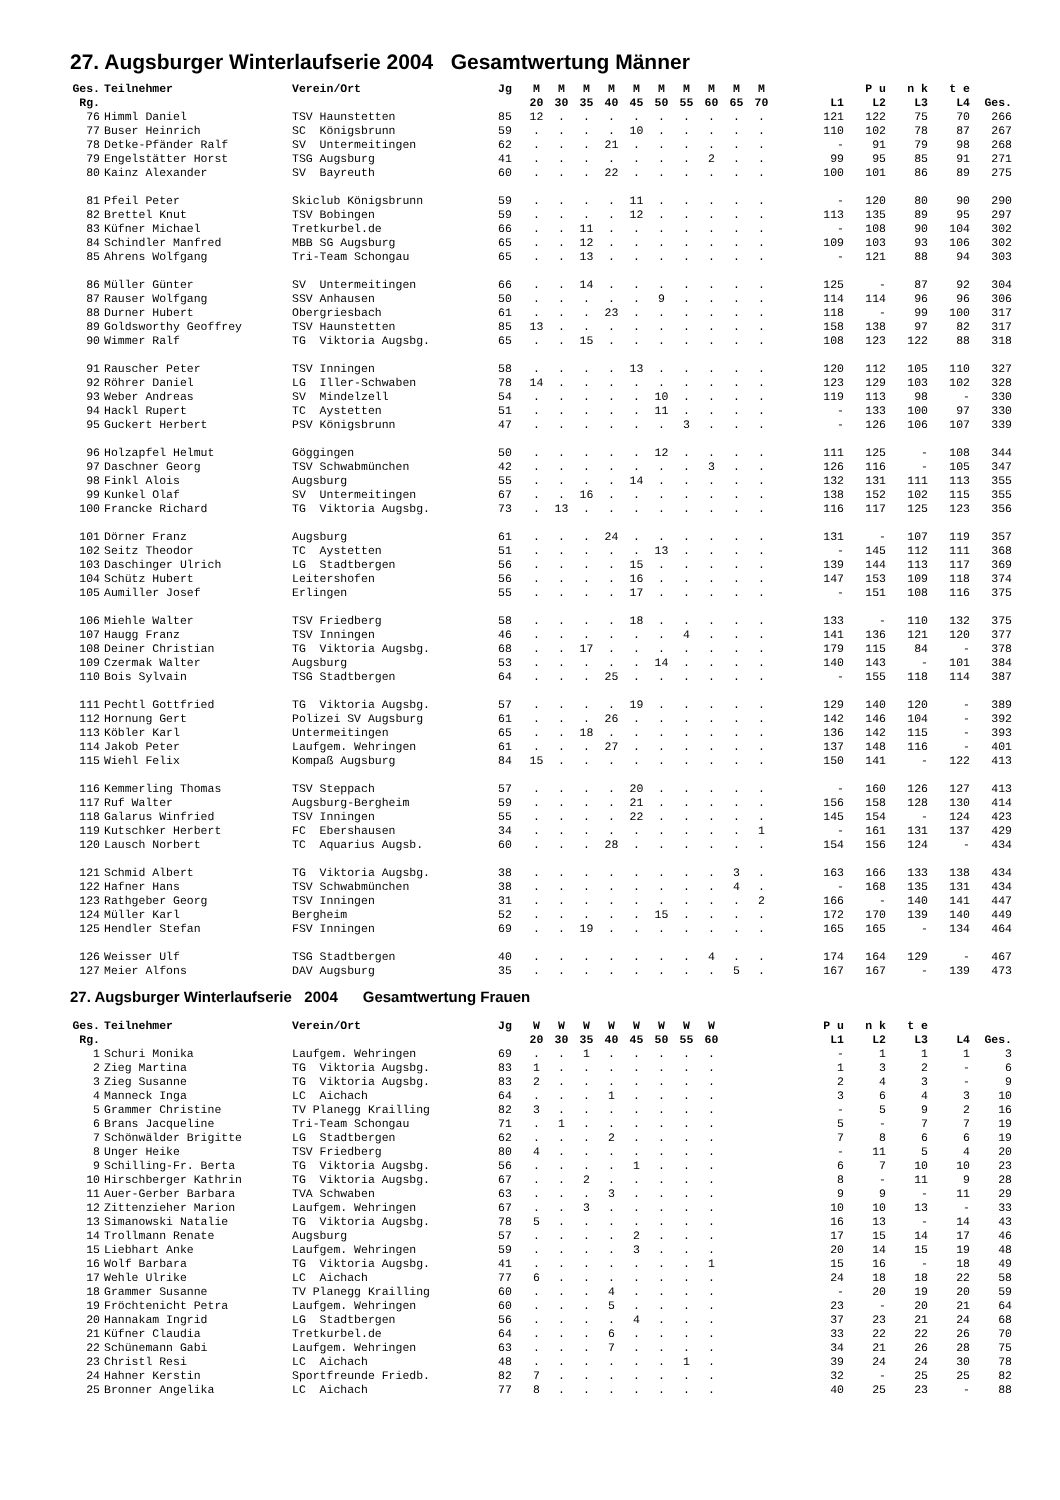27. Augsburger Winterlaufserie 2004 Gesamtwertung Männer
| Ges. | Teilnehmer | Verein/Ort | Jg | M | M | M | M | M | M | M | M | M | M | | P u | n k | t e | |
| --- | --- | --- | --- | --- | --- | --- | --- | --- | --- | --- | --- | --- | --- | --- | --- | --- | --- | --- |
| Rg. | | | | 20 | 30 | 35 | 40 | 45 | 50 | 55 | 60 | 65 | 70 | L1 | L2 | L3 | L4 | Ges. |
| 76 | Himml Daniel | TSV Haunstetten | 85 | 12 | . | . | . | . | . | . | . | . | . | 121 | 122 | 75 | 70 | 266 |
| 77 | Buser Heinrich | SC Königsbrunn | 59 | . | . | . | . | 10 | . | . | . | . | . | 110 | 102 | 78 | 87 | 267 |
| 78 | Detke-Pfänder Ralf | SV Untermeitingen | 62 | . | . | . | 21 | . | . | . | . | . | . | - | 91 | 79 | 98 | 268 |
| 79 | Engelstätter Horst | TSG Augsburg | 41 | . | . | . | . | . | . | . | 2 | . | . | 99 | 95 | 85 | 91 | 271 |
| 80 | Kainz Alexander | SV Bayreuth | 60 | . | . | . | 22 | . | . | . | . | . | . | 100 | 101 | 86 | 89 | 275 |
| 81 | Pfeil Peter | Skiclub Königsbrunn | 59 | . | . | . | . | 11 | . | . | . | . | . | - | 120 | 80 | 90 | 290 |
| 82 | Brettel Knut | TSV Bobingen | 59 | . | . | . | . | 12 | . | . | . | . | . | 113 | 135 | 89 | 95 | 297 |
| 83 | Küfner Michael | Tretkurbel.de | 66 | . | . | 11 | . | . | . | . | . | . | . | - | 108 | 90 | 104 | 302 |
| 84 | Schindler Manfred | MBB SG Augsburg | 65 | . | . | 12 | . | . | . | . | . | . | . | 109 | 103 | 93 | 106 | 302 |
| 85 | Ahrens Wolfgang | Tri-Team Schongau | 65 | . | . | 13 | . | . | . | . | . | . | . | - | 121 | 88 | 94 | 303 |
| 86 | Müller Günter | SV Untermeitingen | 66 | . | . | 14 | . | . | . | . | . | . | . | 125 | - | 87 | 92 | 304 |
| 87 | Rauser Wolfgang | SSV Anhausen | 50 | . | . | . | . | . | 9 | . | . | . | . | 114 | 114 | 96 | 96 | 306 |
| 88 | Durner Hubert | Obergriesbach | 61 | . | . | . | 23 | . | . | . | . | . | . | 118 | - | 99 | 100 | 317 |
| 89 | Goldsworthy Geoffrey | TSV Haunstetten | 85 | 13 | . | . | . | . | . | . | . | . | . | 158 | 138 | 97 | 82 | 317 |
| 90 | Wimmer Ralf | TG Viktoria Augsbg. | 65 | . | . | 15 | . | . | . | . | . | . | . | 108 | 123 | 122 | 88 | 318 |
| 91 | Rauscher Peter | TSV Inningen | 58 | . | . | . | . | 13 | . | . | . | . | . | 120 | 112 | 105 | 110 | 327 |
| 92 | Röhrer Daniel | LG Iller-Schwaben | 78 | 14 | . | . | . | . | . | . | . | . | . | 123 | 129 | 103 | 102 | 328 |
| 93 | Weber Andreas | SV Mindelzell | 54 | . | . | . | . | . | 10 | . | . | . | . | 119 | 113 | 98 | - | 330 |
| 94 | Hackl Rupert | TC Aystetten | 51 | . | . | . | . | . | 11 | . | . | . | . | - | 133 | 100 | 97 | 330 |
| 95 | Guckert Herbert | PSV Königsbrunn | 47 | . | . | . | . | . | . | 3 | . | . | . | - | 126 | 106 | 107 | 339 |
| 96 | Holzapfel Helmut | Göggingen | 50 | . | . | . | . | . | 12 | . | . | . | . | 111 | 125 | - | 108 | 344 |
| 97 | Daschner Georg | TSV Schwabmünchen | 42 | . | . | . | . | . | . | . | 3 | . | . | 126 | 116 | - | 105 | 347 |
| 98 | Finkl Alois | Augsburg | 55 | . | . | . | . | 14 | . | . | . | . | . | 132 | 131 | 111 | 113 | 355 |
| 99 | Kunkel Olaf | SV Untermeitingen | 67 | . | . | 16 | . | . | . | . | . | . | . | 138 | 152 | 102 | 115 | 355 |
| 100 | Francke Richard | TG Viktoria Augsbg. | 73 | . | 13 | . | . | . | . | . | . | . | . | 116 | 117 | 125 | 123 | 356 |
| 101 | Dörner Franz | Augsburg | 61 | . | . | . | 24 | . | . | . | . | . | . | 131 | - | 107 | 119 | 357 |
| 102 | Seitz Theodor | TC Aystetten | 51 | . | . | . | . | . | 13 | . | . | . | . | - | 145 | 112 | 111 | 368 |
| 103 | Daschinger Ulrich | LG Stadtbergen | 56 | . | . | . | . | 15 | . | . | . | . | . | 139 | 144 | 113 | 117 | 369 |
| 104 | Schütz Hubert | Leitershofen | 56 | . | . | . | . | 16 | . | . | . | . | . | 147 | 153 | 109 | 118 | 374 |
| 105 | Aumiller Josef | Erlingen | 55 | . | . | . | . | 17 | . | . | . | . | . | - | 151 | 108 | 116 | 375 |
| 106 | Miehle Walter | TSV Friedberg | 58 | . | . | . | . | 18 | . | . | . | . | . | 133 | - | 110 | 132 | 375 |
| 107 | Haugg Franz | TSV Inningen | 46 | . | . | . | . | . | . | 4 | . | . | . | 141 | 136 | 121 | 120 | 377 |
| 108 | Deiner Christian | TG Viktoria Augsbg. | 68 | . | . | 17 | . | . | . | . | . | . | . | 179 | 115 | 84 | - | 378 |
| 109 | Czermak Walter | Augsburg | 53 | . | . | . | . | . | 14 | . | . | . | . | 140 | 143 | - | 101 | 384 |
| 110 | Bois Sylvain | TSG Stadtbergen | 64 | . | . | . | 25 | . | . | . | . | . | . | - | 155 | 118 | 114 | 387 |
| 111 | Pechtl Gottfried | TG Viktoria Augsbg. | 57 | . | . | . | . | 19 | . | . | . | . | . | 129 | 140 | 120 | - | 389 |
| 112 | Hornung Gert | Polizei SV Augsburg | 61 | . | . | . | 26 | . | . | . | . | . | . | 142 | 146 | 104 | - | 392 |
| 113 | Köbler Karl | Untermeitingen | 65 | . | . | 18 | . | . | . | . | . | . | . | 136 | 142 | 115 | - | 393 |
| 114 | Jakob Peter | Laufgem. Wehringen | 61 | . | . | . | 27 | . | . | . | . | . | . | 137 | 148 | 116 | - | 401 |
| 115 | Wiehl Felix | Kompaß Augsburg | 84 | 15 | . | . | . | . | . | . | . | . | . | 150 | 141 | - | 122 | 413 |
| 116 | Kemmerling Thomas | TSV Steppach | 57 | . | . | . | . | 20 | . | . | . | . | . | - | 160 | 126 | 127 | 413 |
| 117 | Ruf Walter | Augsburg-Bergheim | 59 | . | . | . | . | 21 | . | . | . | . | . | 156 | 158 | 128 | 130 | 414 |
| 118 | Galarus Winfried | TSV Inningen | 55 | . | . | . | . | 22 | . | . | . | . | . | 145 | 154 | - | 124 | 423 |
| 119 | Kutschker Herbert | FC Ebershausen | 34 | . | . | . | . | . | . | . | . | . | 1 | - | 161 | 131 | 137 | 429 |
| 120 | Lausch Norbert | TC Aquarius Augsb. | 60 | . | . | . | 28 | . | . | . | . | . | . | 154 | 156 | 124 | - | 434 |
| 121 | Schmid Albert | TG Viktoria Augsbg. | 38 | . | . | . | . | . | . | . | . | 3 | . | 163 | 166 | 133 | 138 | 434 |
| 122 | Hafner Hans | TSV Schwabmünchen | 38 | . | . | . | . | . | . | . | . | 4 | . | - | 168 | 135 | 131 | 434 |
| 123 | Rathgeber Georg | TSV Inningen | 31 | . | . | . | . | . | . | . | . | . | 2 | 166 | - | 140 | 141 | 447 |
| 124 | Müller Karl | Bergheim | 52 | . | . | . | . | . | 15 | . | . | . | . | 172 | 170 | 139 | 140 | 449 |
| 125 | Hendler Stefan | FSV Inningen | 69 | . | . | 19 | . | . | . | . | . | . | . | 165 | 165 | - | 134 | 464 |
| 126 | Weisser Ulf | TSG Stadtbergen | 40 | . | . | . | . | . | . | . | 4 | . | . | 174 | 164 | 129 | - | 467 |
| 127 | Meier Alfons | DAV Augsburg | 35 | . | . | . | . | . | . | . | . | 5 | . | 167 | 167 | - | 139 | 473 |
27. Augsburger Winterlaufserie 2004 Gesamtwertung Frauen
| Ges. | Teilnehmer | Verein/Ort | Jg | W | W | W | W | W | W | W | W | P u | n k | t e | | |
| --- | --- | --- | --- | --- | --- | --- | --- | --- | --- | --- | --- | --- | --- | --- | --- | --- |
| Rg. | | | | 20 | 30 | 35 | 40 | 45 | 50 | 55 | 60 | L1 | L2 | L3 | L4 | Ges. |
| 1 | Schuri Monika | Laufgem. Wehringen | 69 | . | . | 1 | . | . | . | . | . | - | 1 | 1 | 1 | 3 |
| 2 | Zieg Martina | TG Viktoria Augsbg. | 83 | 1 | . | . | . | . | . | . | . | 1 | 3 | 2 | - | 6 |
| 3 | Zieg Susanne | TG Viktoria Augsbg. | 83 | 2 | . | . | . | . | . | . | . | 2 | 4 | 3 | - | 9 |
| 4 | Manneck Inga | LC Aichach | 64 | . | . | . | 1 | . | . | . | . | 3 | 6 | 4 | 3 | 10 |
| 5 | Grammer Christine | TV Planegg Krailling | 82 | 3 | . | . | . | . | . | . | . | - | 5 | 9 | 2 | 16 |
| 6 | Brans Jacqueline | Tri-Team Schongau | 71 | . | 1 | . | . | . | . | . | . | 5 | - | 7 | 7 | 19 |
| 7 | Schönwälder Brigitte | LG Stadtbergen | 62 | . | . | . | 2 | . | . | . | . | 7 | 8 | 6 | 6 | 19 |
| 8 | Unger Heike | TSV Friedberg | 80 | 4 | . | . | . | . | . | . | . | - | 11 | 5 | 4 | 20 |
| 9 | Schilling-Fr. Berta | TG Viktoria Augsbg. | 56 | . | . | . | . | 1 | . | . | . | 6 | 7 | 10 | 10 | 23 |
| 10 | Hirschberger Kathrin | TG Viktoria Augsbg. | 67 | . | . | 2 | . | . | . | . | . | 8 | - | 11 | 9 | 28 |
| 11 | Auer-Gerber Barbara | TVA Schwaben | 63 | . | . | . | 3 | . | . | . | . | 9 | 9 | - | 11 | 29 |
| 12 | Zittenzieher Marion | Laufgem. Wehringen | 67 | . | . | 3 | . | . | . | . | . | 10 | 10 | 13 | - | 33 |
| 13 | Simanowski Natalie | TG Viktoria Augsbg. | 78 | 5 | . | . | . | . | . | . | . | 16 | 13 | - | 14 | 43 |
| 14 | Trollmann Renate | Augsburg | 57 | . | . | . | . | 2 | . | . | . | 17 | 15 | 14 | 17 | 46 |
| 15 | Liebhart Anke | Laufgem. Wehringen | 59 | . | . | . | . | 3 | . | . | . | 20 | 14 | 15 | 19 | 48 |
| 16 | Wolf Barbara | TG Viktoria Augsbg. | 41 | . | . | . | . | . | . | . | 1 | 15 | 16 | - | 18 | 49 |
| 17 | Wehle Ulrike | LC Aichach | 77 | 6 | . | . | . | . | . | . | . | 24 | 18 | 18 | 22 | 58 |
| 18 | Grammer Susanne | TV Planegg Krailling | 60 | . | . | . | 4 | . | . | . | . | - | 20 | 19 | 20 | 59 |
| 19 | Fröchtenicht Petra | Laufgem. Wehringen | 60 | . | . | . | 5 | . | . | . | . | 23 | - | 20 | 21 | 64 |
| 20 | Hannakam Ingrid | LG Stadtbergen | 56 | . | . | . | . | 4 | . | . | . | 37 | 23 | 21 | 24 | 68 |
| 21 | Küfner Claudia | Tretkurbel.de | 64 | . | . | . | 6 | . | . | . | . | 33 | 22 | 22 | 26 | 70 |
| 22 | Schünemann Gabi | Laufgem. Wehringen | 63 | . | . | . | 7 | . | . | . | . | 34 | 21 | 26 | 28 | 75 |
| 23 | Christl Resi | LC Aichach | 48 | . | . | . | . | . | . | 1 | . | 39 | 24 | 24 | 30 | 78 |
| 24 | Hahner Kerstin | Sportfreunde Friedb. | 82 | 7 | . | . | . | . | . | . | . | 32 | - | 25 | 25 | 82 |
| 25 | Bronner Angelika | LC Aichach | 77 | 8 | . | . | . | . | . | . | . | 40 | 25 | 23 | - | 88 |